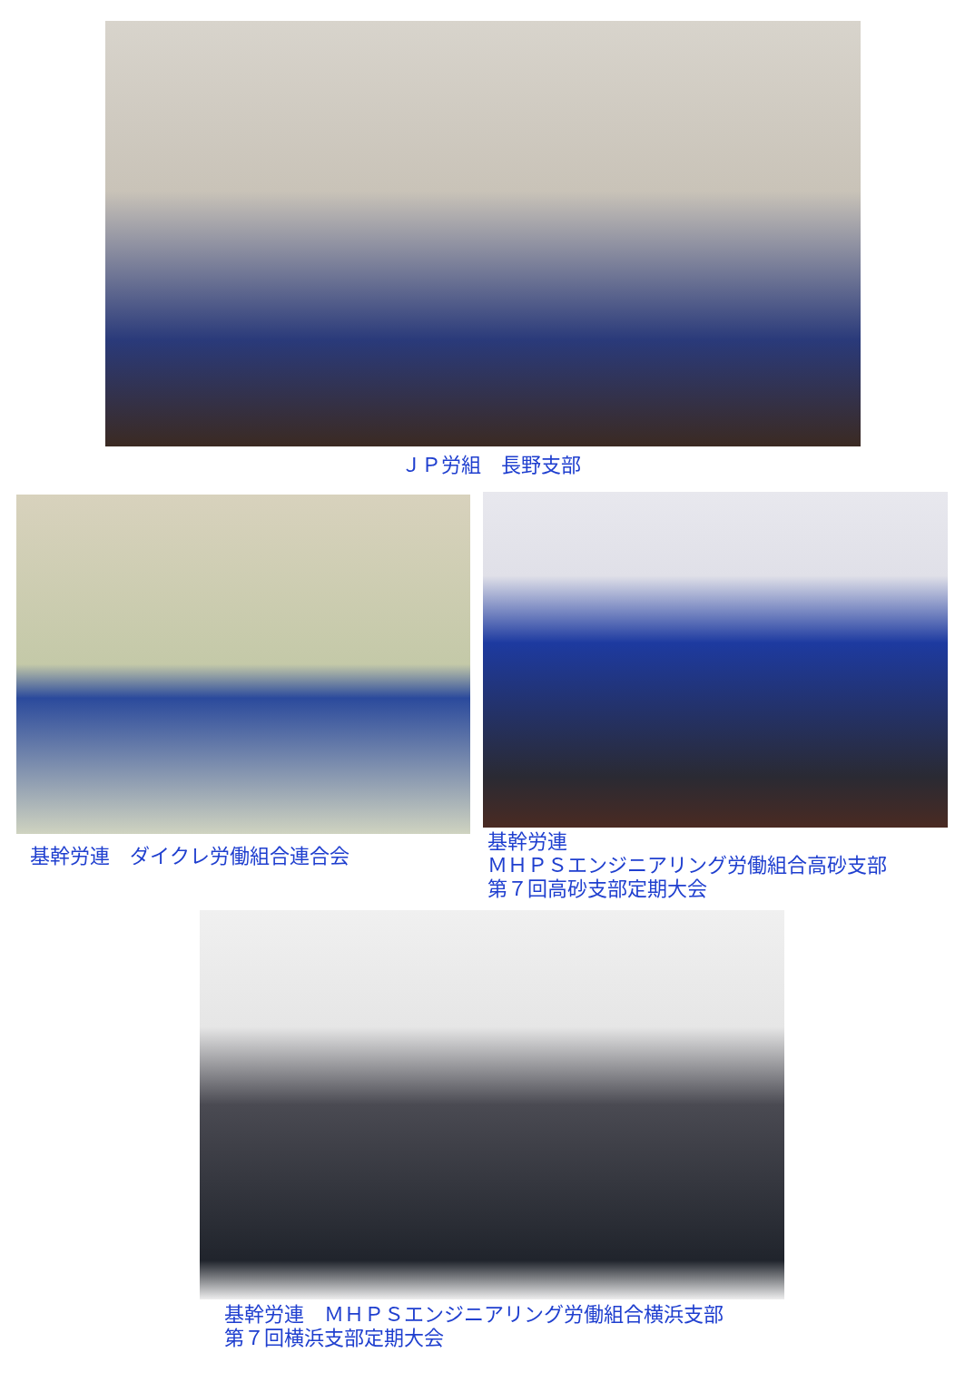ＪＰ労組　長野支部
基幹労連　ダイクレ労働組合連合会
基幹労連
ＭＨＰＳエンジニアリング労働組合高砂支部
第７回高砂支部定期大会
基幹労連　ＭＨＰＳエンジニアリング労働組合横浜支部
第７回横浜支部定期大会